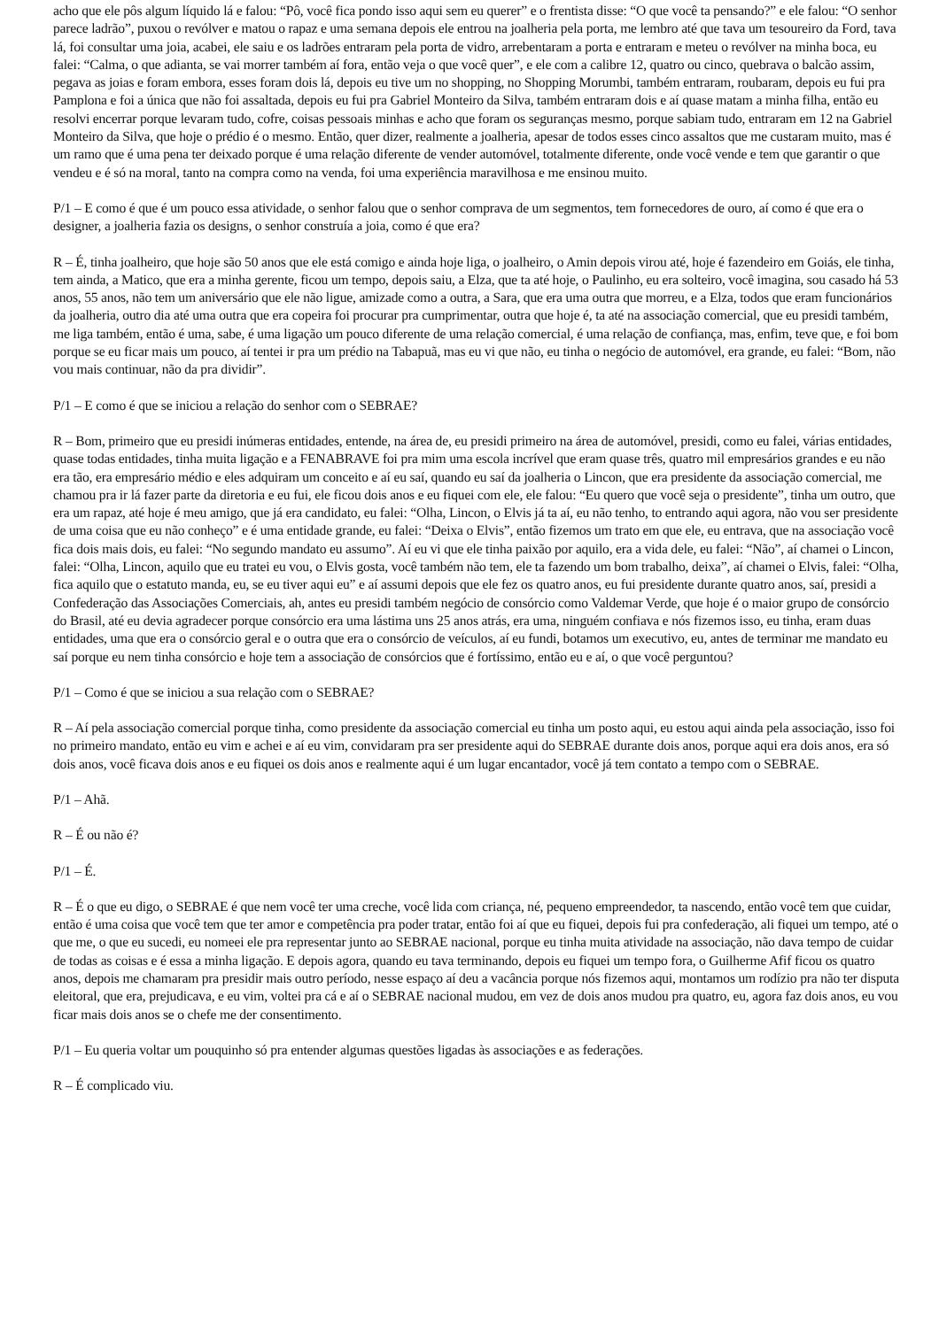acho que ele pôs algum líquido lá e falou: “Pô, você fica pondo isso aqui sem eu querer” e o frentista disse: “O que você ta pensando?” e ele falou: “O senhor parece ladrão”, puxou o revólver e matou o rapaz e uma semana depois ele entrou na joalheria pela porta, me lembro até que tava um tesoureiro da Ford, tava lá, foi consultar uma joia, acabei, ele saiu e os ladrões entraram pela porta de vidro, arrebentaram a porta e entraram e meteu o revólver na minha boca, eu falei: “Calma, o que adianta, se vai morrer também aí fora, então veja o que você quer”, e ele com a calibre 12, quatro ou cinco, quebrava o balcão assim, pegava as joias e foram embora, esses foram dois lá, depois eu tive um no shopping, no Shopping Morumbi, também entraram, roubaram, depois eu fui pra Pamplona e foi a única que não foi assaltada, depois eu fui pra Gabriel Monteiro da Silva, também entraram dois e aí quase matam a minha filha, então eu resolvi encerrar porque levaram tudo, cofre, coisas pessoais minhas e acho que foram os seguranças mesmo, porque sabiam tudo, entraram em 12 na Gabriel Monteiro da Silva, que hoje o prédio é o mesmo. Então, quer dizer, realmente a joalheria, apesar de todos esses cinco assaltos que me custaram muito, mas é um ramo que é uma pena ter deixado porque é uma relação diferente de vender automóvel, totalmente diferente, onde você vende e tem que garantir o que vendeu e é só na moral, tanto na compra como na venda, foi uma experiência maravilhosa e me ensinou muito.
P/1 – E como é que é um pouco essa atividade, o senhor falou que o senhor comprava de um segmentos, tem fornecedores de ouro, aí como é que era o designer, a joalheria fazia os designs, o senhor construía a joia, como é que era?
R – É, tinha joalheiro, que hoje são 50 anos que ele está comigo e ainda hoje liga, o joalheiro, o Amin depois virou até, hoje é fazendeiro em Goiás, ele tinha, tem ainda, a Matico, que era a minha gerente, ficou um tempo, depois saiu, a Elza, que ta até hoje, o Paulinho, eu era solteiro, você imagina, sou casado há 53 anos, 55 anos, não tem um aniversário que ele não ligue, amizade como a outra, a Sara, que era uma outra que morreu, e a Elza, todos que eram funcionários da joalheria, outro dia até uma outra que era copeira foi procurar pra cumprimentar, outra que hoje é, ta até na associação comercial, que eu presidi também, me liga também, então é uma, sabe, é uma ligação um pouco diferente de uma relação comercial, é uma relação de confiança, mas, enfim, teve que, e foi bom porque se eu ficar mais um pouco, aí tentei ir pra um prédio na Tabapuã, mas eu vi que não, eu tinha o negócio de automóvel, era grande, eu falei: “Bom, não vou mais continuar, não da pra dividir”.
P/1 – E como é que se iniciou a relação do senhor com o SEBRAE?
R – Bom, primeiro que eu presidi inúmeras entidades, entende, na área de, eu presidi primeiro na área de automóvel, presidi, como eu falei, várias entidades, quase todas entidades, tinha muita ligação e a FENABRAVE foi pra mim uma escola incrível que eram quase três, quatro mil empresários grandes e eu não era tão, era empresário médio e eles adquiram um conceito e aí eu saí, quando eu saí da joalheria o Lincon, que era presidente da associação comercial, me chamou pra ir lá fazer parte da diretoria e eu fui, ele ficou dois anos e eu fiquei com ele, ele falou: “Eu quero que você seja o presidente”, tinha um outro, que era um rapaz, até hoje é meu amigo, que já era candidato, eu falei: “Olha, Lincon, o Elvis já ta aí, eu não tenho, to entrando aqui agora, não vou ser presidente de uma coisa que eu não conheço” e é uma entidade grande, eu falei: “Deixa o Elvis”, então fizemos um trato em que ele, eu entrava, que na associação você fica dois mais dois, eu falei: “No segundo mandato eu assumo”. Aí eu vi que ele tinha paixão por aquilo, era a vida dele, eu falei: “Não”, aí chamei o Lincon, falei: “Olha, Lincon, aquilo que eu tratei eu vou, o Elvis gosta, você também não tem, ele ta fazendo um bom trabalho, deixa”, aí chamei o Elvis, falei: “Olha, fica aquilo que o estatuto manda, eu, se eu tiver aqui eu” e aí assumi depois que ele fez os quatro anos, eu fui presidente durante quatro anos, saí, presidi a Confederação das Associações Comerciais, ah, antes eu presidi também negócio de consórcio como Valdemar Verde, que hoje é o maior grupo de consórcio do Brasil, até eu devia agradecer porque consórcio era uma lástima uns 25 anos atrás, era uma, ninguém confiava e nós fizemos isso, eu tinha, eram duas entidades, uma que era o consórcio geral e o outra que era o consórcio de veículos, aí eu fundi, botamos um executivo, eu, antes de terminar me mandato eu saí porque eu nem tinha consórcio e hoje tem a associação de consórcios que é fortíssimo, então eu e aí, o que você perguntou?
P/1 – Como é que se iniciou a sua relação com o SEBRAE?
R – Aí pela associação comercial porque tinha, como presidente da associação comercial eu tinha um posto aqui, eu estou aqui ainda pela associação, isso foi no primeiro mandato, então eu vim e achei e aí eu vim, convidaram pra ser presidente aqui do SEBRAE durante dois anos, porque aqui era dois anos, era só dois anos, você ficava dois anos e eu fiquei os dois anos e realmente aqui é um lugar encantador, você já tem contato a tempo com o SEBRAE.
P/1 – Ahã.
R – É ou não é?
P/1 – É.
R – É o que eu digo, o SEBRAE é que nem você ter uma creche, você lida com criança, né, pequeno empreendedor, ta nascendo, então você tem que cuidar, então é uma coisa que você tem que ter amor e competência pra poder tratar, então foi aí que eu fiquei, depois fui pra confederação, ali fiquei um tempo, até o que me, o que eu sucedi, eu nomeei ele pra representar junto ao SEBRAE nacional, porque eu tinha muita atividade na associação, não dava tempo de cuidar de todas as coisas e é essa a minha ligação. E depois agora, quando eu tava terminando, depois eu fiquei um tempo fora, o Guilherme Afif ficou os quatro anos, depois me chamaram pra presidir mais outro período, nesse espaço aí deu a vacância porque nós fizemos aqui, montamos um rodízio pra não ter disputa eleitoral, que era, prejudicava, e eu vim, voltei pra cá e aí o SEBRAE nacional mudou, em vez de dois anos mudou pra quatro, eu, agora faz dois anos, eu vou ficar mais dois anos se o chefe me der consentimento.
P/1 – Eu queria voltar um pouquinho só pra entender algumas questões ligadas às associações e as federações.
R – É complicado viu.